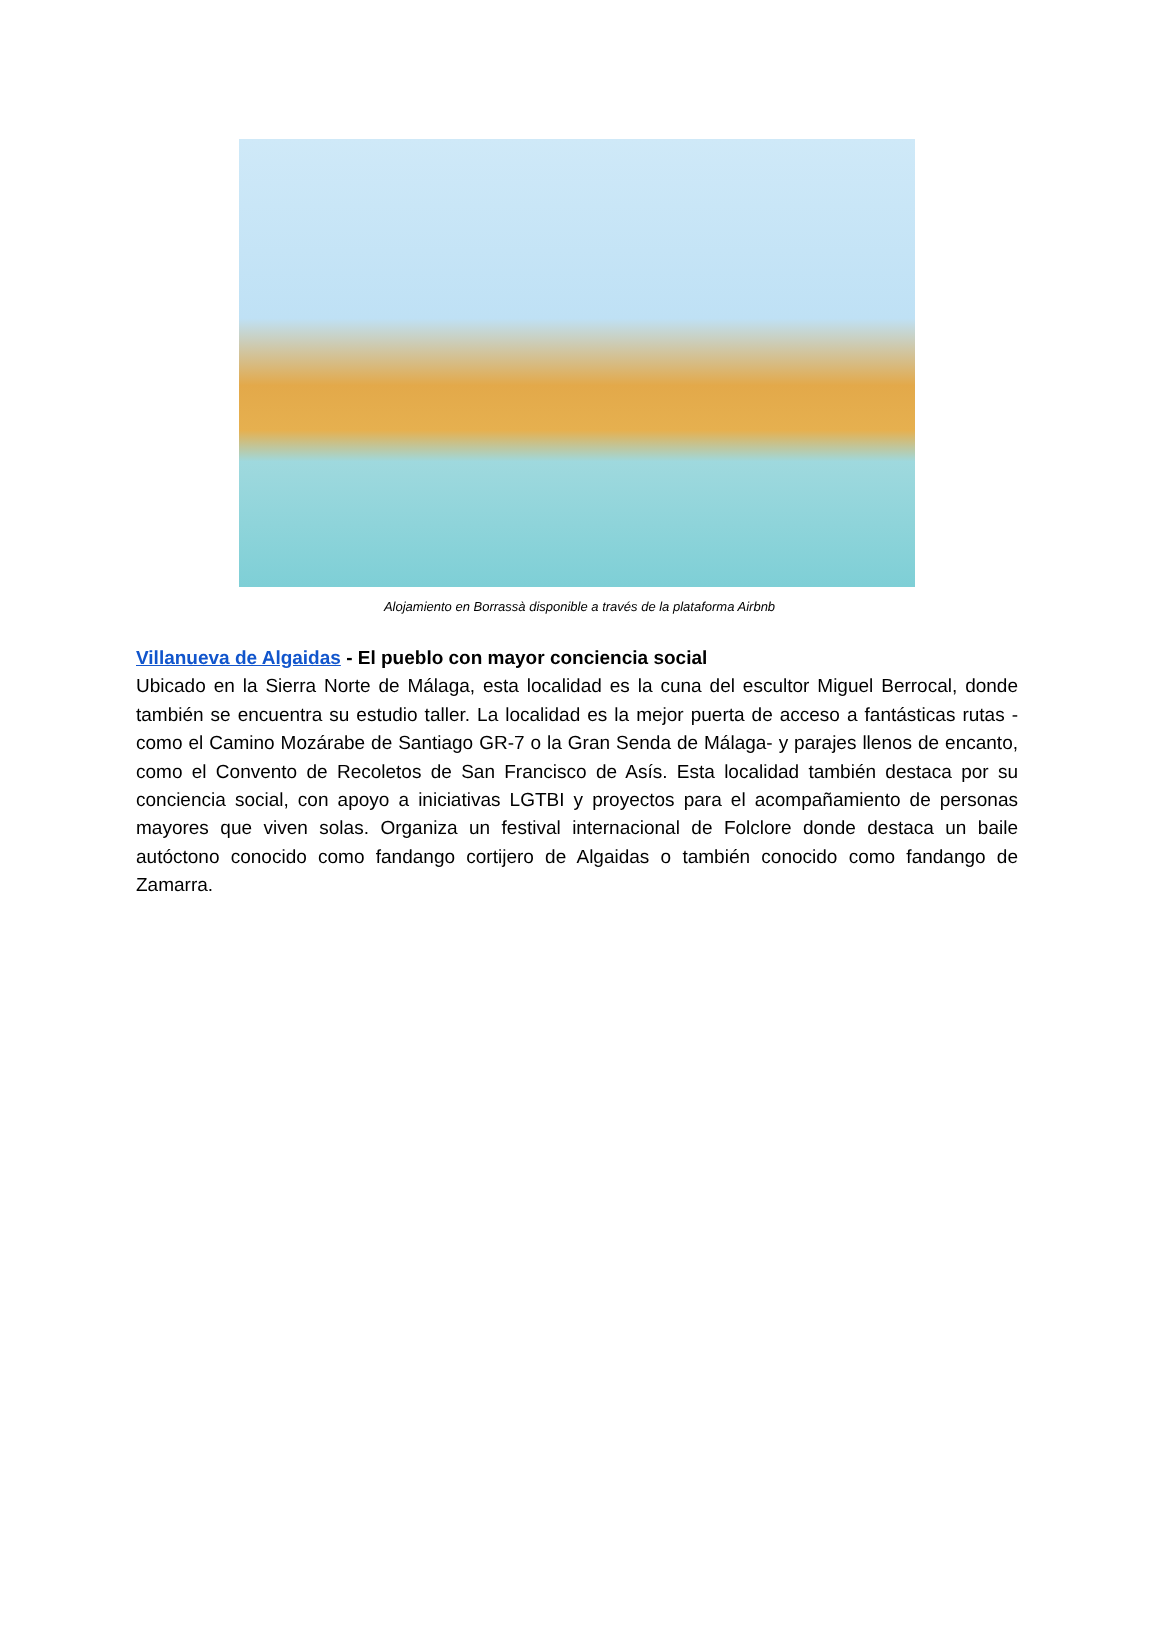Alojamiento en Borrassà disponible a través de la plataforma Airbnb
Villanueva de Algaidas - El pueblo con mayor conciencia social
Ubicado en la Sierra Norte de Málaga, esta localidad es la cuna del escultor Miguel Berrocal, donde también se encuentra su estudio taller. La localidad es la mejor puerta de acceso a fantásticas rutas -como el Camino Mozárabe de Santiago GR-7 o la Gran Senda de Málaga- y parajes llenos de encanto, como el Convento de Recoletos de San Francisco de Asís. Esta localidad también destaca por su conciencia social, con apoyo a iniciativas LGTBI y proyectos para el acompañamiento de personas mayores que viven solas. Organiza un festival internacional de Folclore donde destaca un baile autóctono conocido como fandango cortijero de Algaidas o también conocido como fandango de Zamarra.